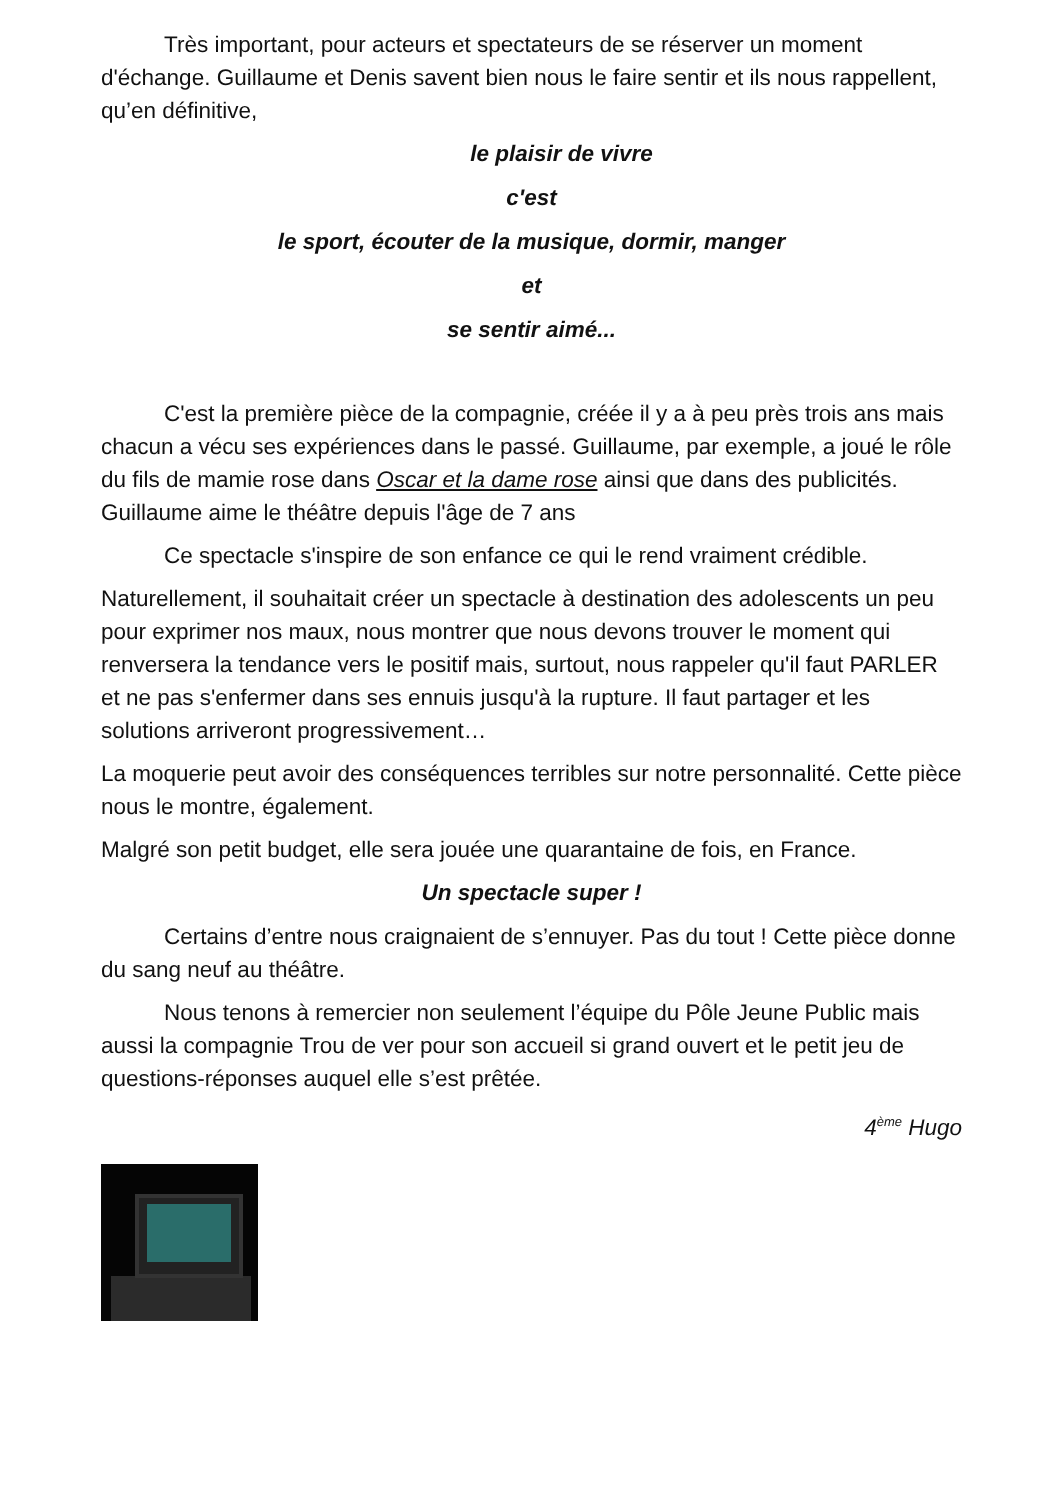Très important, pour acteurs et spectateurs de se réserver un moment d'échange. Guillaume et Denis savent bien nous le faire sentir et ils nous rappellent, qu’en définitive,
le plaisir de vivre
c'est
le sport, écouter de la musique, dormir, manger
et
se sentir aimé...
C'est la première pièce de la compagnie, créée il y a à peu près trois ans mais chacun a vécu ses expériences dans le passé. Guillaume, par exemple, a joué le rôle du fils de mamie rose dans Oscar et la dame rose ainsi que dans des publicités. Guillaume aime le théâtre depuis l'âge de 7 ans
Ce spectacle s'inspire de son enfance ce qui le rend vraiment crédible.
Naturellement, il souhaitait créer un spectacle à destination des adolescents un peu pour exprimer nos maux, nous montrer que nous devons trouver le moment qui renversera la tendance vers le positif mais, surtout, nous rappeler qu'il faut PARLER et ne pas s'enfermer dans ses ennuis jusqu'à la rupture. Il faut partager et les solutions arriveront progressivement…
La moquerie peut avoir des conséquences terribles sur notre personnalité. Cette pièce nous le montre, également.
Malgré son petit budget, elle sera jouée une quarantaine de fois, en France.
Un spectacle super !
Certains d’entre nous craignaient de s’ennuyer. Pas du tout ! Cette pièce donne du sang neuf au théâtre.
Nous tenons à remercier non seulement l’équipe du Pôle Jeune Public mais aussi la compagnie Trou de ver pour son accueil si grand ouvert et le petit jeu de questions-réponses auquel elle s’est prêtée.
4<sup>ème</sup> Hugo